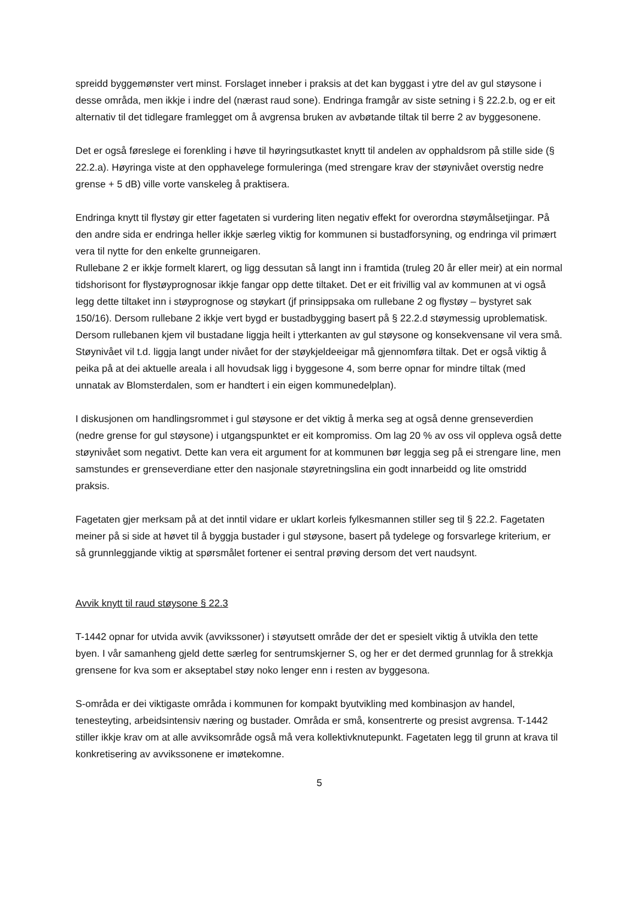spreidd byggemønster vert minst. Forslaget inneber i praksis at det kan byggast i ytre del av gul støysone i desse områda, men ikkje i indre del (nærast raud sone). Endringa framgår av siste setning i § 22.2.b, og er eit alternativ til det tidlegare framlegget om å avgrensa bruken av avbøtande tiltak til berre 2 av byggesonene.
Det er også føreslege ei forenkling i høve til høyringsutkastet knytt til andelen av opphaldsrom på stille side (§ 22.2.a). Høyringa viste at den opphavelege formuleringa (med strengare krav der støynivået overstig nedre grense + 5 dB) ville vorte vanskeleg å praktisera.
Endringa knytt til flystøy gir etter fagetaten si vurdering liten negativ effekt for overordna støymålsetjingar. På den andre sida er endringa heller ikkje særleg viktig for kommunen si bustadforsyning, og endringa vil primært vera til nytte for den enkelte grunneigaren.
Rullebane 2 er ikkje formelt klarert, og ligg dessutan så langt inn i framtida (truleg 20 år eller meir) at ein normal tidshorisont for flystøyprognosar ikkje fangar opp dette tiltaket. Det er eit frivillig val av kommunen at vi også legg dette tiltaket inn i støyprognose og støykart (jf prinsippsaka om rullebane 2 og flystøy – bystyret sak 150/16). Dersom rullebane 2 ikkje vert bygd er bustadbygging basert på § 22.2.d støymessig uproblematisk. Dersom rullebanen kjem vil bustadane liggja heilt i ytterkanten av gul støysone og konsekvensane vil vera små. Støynivået vil t.d. liggja langt under nivået for der støykjeldeeigar må gjennomføra tiltak. Det er også viktig å peika på at dei aktuelle areala i all hovudsak ligg i byggesone 4, som berre opnar for mindre tiltak (med unnatak av Blomsterdalen, som er handtert i ein eigen kommunedelplan).
I diskusjonen om handlingsrommet i gul støysone er det viktig å merka seg at også denne grenseverdien (nedre grense for gul støysone) i utgangspunktet er eit kompromiss. Om lag 20 % av oss vil oppleva også dette støynivået som negativt. Dette kan vera eit argument for at kommunen bør leggja seg på ei strengare line, men samstundes er grenseverdiane etter den nasjonale støyretningslina ein godt innarbeidd og lite omstridd praksis.
Fagetaten gjer merksam på at det inntil vidare er uklart korleis fylkesmannen stiller seg til § 22.2. Fagetaten meiner på si side at høvet til å byggja bustader i gul støysone, basert på tydelege og forsvarlege kriterium, er så grunnleggjande viktig at spørsmålet fortener ei sentral prøving dersom det vert naudsynt.
Avvik knytt til raud støysone § 22.3
T-1442 opnar for utvida avvik (avvikssoner) i støyutsett område der det er spesielt viktig å utvikla den tette byen. I vår samanheng gjeld dette særleg for sentrumskjerner S, og her er det dermed grunnlag for å strekkja grensene for kva som er akseptabel støy noko lenger enn i resten av byggesona.
S-områda er dei viktigaste områda i kommunen for kompakt byutvikling med kombinasjon av handel, tenesteyting, arbeidsintensiv næring og bustader. Områda er små, konsentrerte og presist avgrensa. T-1442 stiller ikkje krav om at alle avviksområde også må vera kollektivknutepunkt. Fagetaten legg til grunn at krava til konkretisering av avvikssonene er imøtekomne.
5